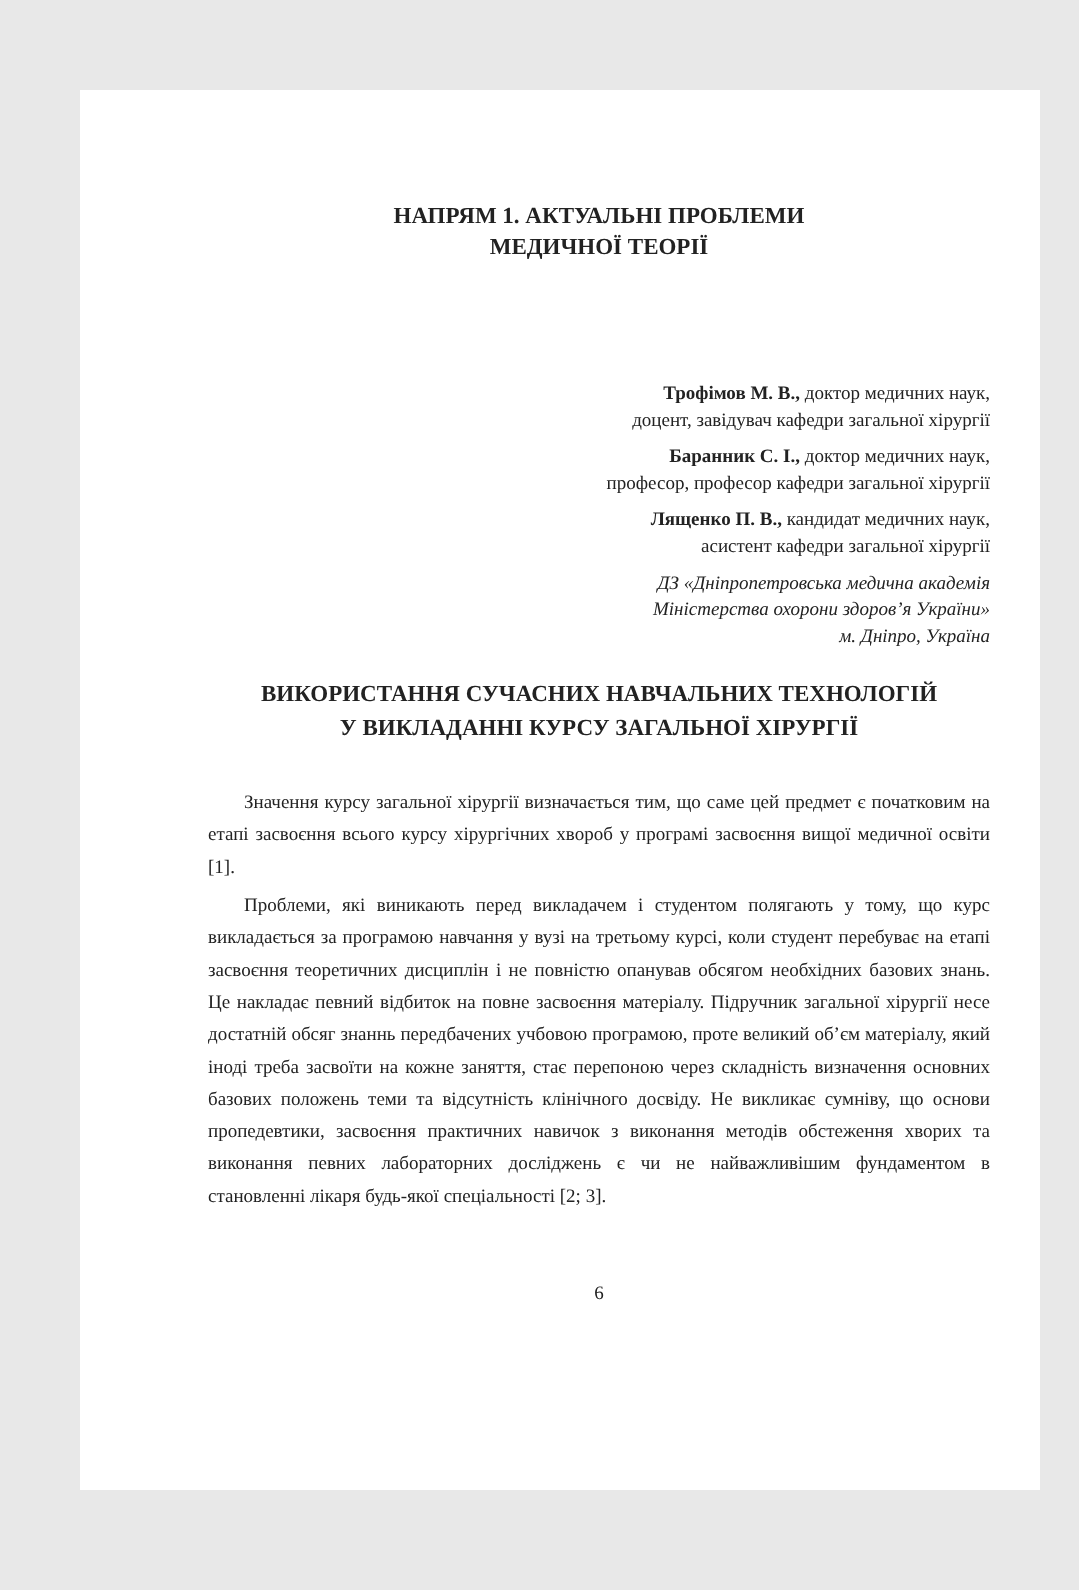НАПРЯМ 1. АКТУАЛЬНІ ПРОБЛЕМИ
МЕДИЧНОЇ ТЕОРІЇ
Трофімов М. В., доктор медичних наук,
доцент, завідувач кафедри загальної хірургії
Баранник С. І., доктор медичних наук,
професор, професор кафедри загальної хірургії
Лященко П. В., кандидат медичних наук,
асистент кафедри загальної хірургії
ДЗ «Дніпропетровська медична академія
Міністерства охорони здоров’я України»
м. Дніпро, Україна
ВИКОРИСТАННЯ СУЧАСНИХ НАВЧАЛЬНИХ ТЕХНОЛОГІЙ
У ВИКЛАДАННІ КУРСУ ЗАГАЛЬНОЇ ХІРУРГІЇ
Значення курсу загальної хірургії визначається тим, що саме цей предмет є початковим на етапі засвоєння всього курсу хірургічних хвороб у програмі засвоєння вищої медичної освіти [1].
Проблеми, які виникають перед викладачем і студентом полягають у тому, що курс викладається за програмою навчання у вузі на третьому курсі, коли студент перебуває на етапі засвоєння теоретичних дисциплін і не повністю опанував обсягом необхідних базових знань. Це накладає певний відбиток на повне засвоєння матеріалу. Підручник загальної хірургії несе достатній обсяг знаннь передбачених учбовою програмою, проте великий об’єм матеріалу, який іноді треба засвоїти на кожне заняття, стає перепоною через складність визначення основних базових положень теми та відсутність клінічного досвіду. Не викликає сумніву, що основи пропедевтики, засвоєння практичних навичок з виконання методів обстеження хворих та виконання певних лабораторних досліджень є чи не найважливішим фундаментом в становленні лікаря будь-якої спеціальності [2; 3].
6